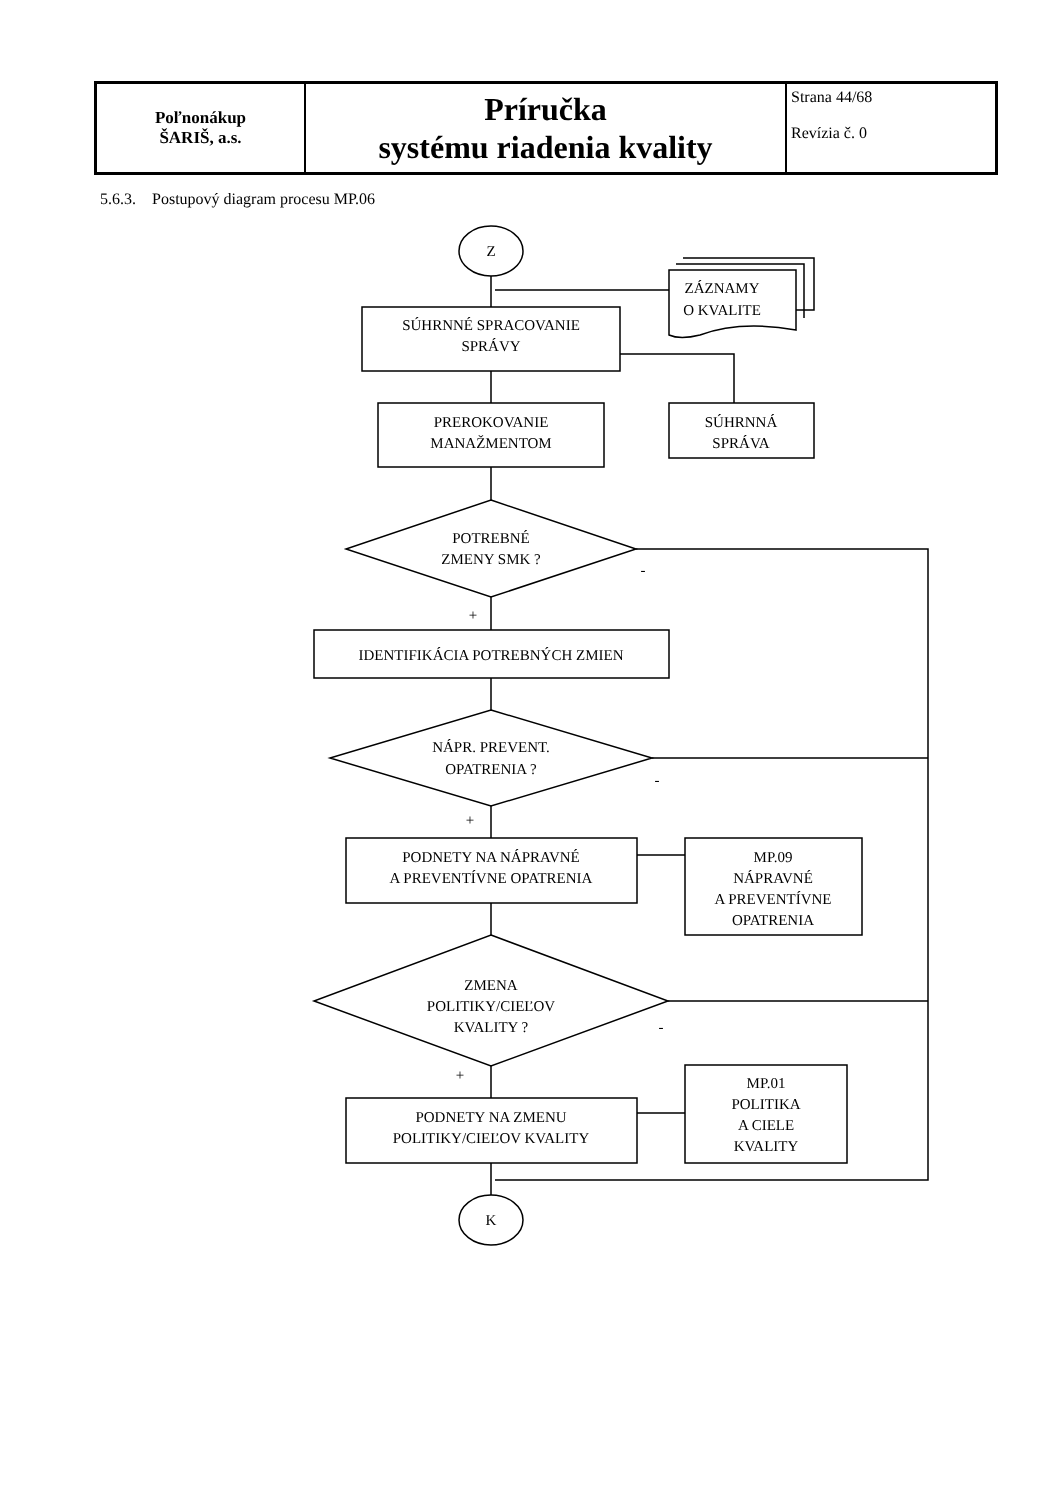| Poľnonákup ŠARIŠ, a.s. | Príručka systému riadenia kvality | Strana 44/68 Revízia č. 0 |
5.6.3. Postupový diagram procesu MP.06
Z
K
SÚHRNNÉ SPRACOVANIE
SPRÁVY
ZÁZNAMY
O KVALITE
PREROKOVANIE
MANAŽMENTOM
SÚHRNNÁ
SPRÁVA
POTREBNÉ
ZMENY SMK ?
-
+
IDENTIFIKÁCIA POTREBNÝCH ZMIEN
NÁPR. PREVENT.
OPATRENIA ?
-
+
PODNETY NA NÁPRAVNÉ
A PREVENTÍVNE OPATRENIA
MP.09
NÁPRAVNÉ
A PREVENTÍVNE
OPATRENIA
ZMENA
POLITIKY/CIEĽOV
KVALITY ?
-
+
PODNETY NA ZMENU
POLITIKY/CIEĽOV KVALITY
MP.01
POLITIKA
A CIELE
KVALITY